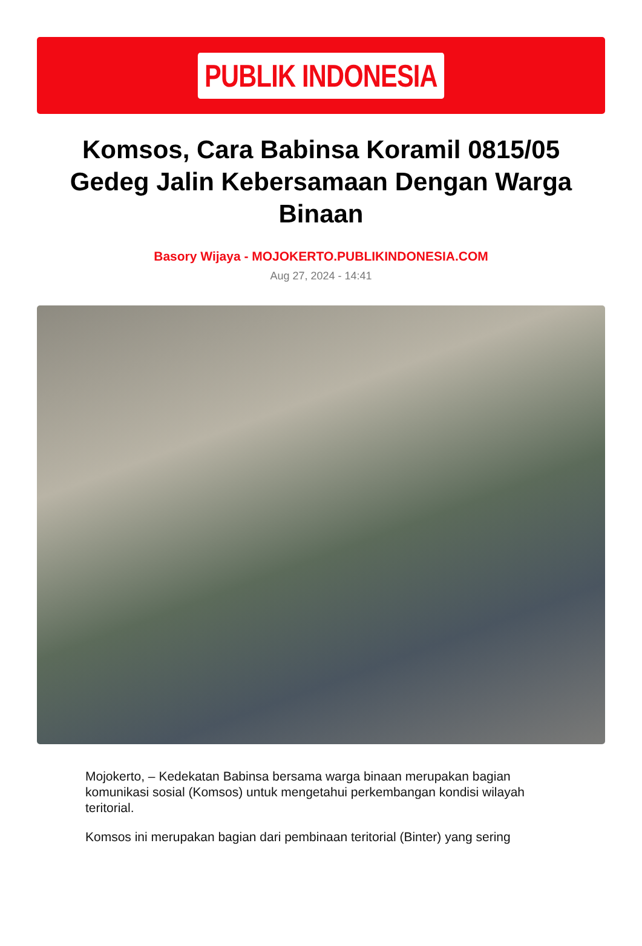PUBLIK INDONESIA
Komsos, Cara Babinsa Koramil 0815/05 Gedeg Jalin Kebersamaan Dengan Warga Binaan
Basory Wijaya - MOJOKERTO.PUBLIKINDONESIA.COM
Aug 27, 2024 - 14:41
Mojokerto, – Kedekatan Babinsa bersama warga binaan merupakan bagian komunikasi sosial (Komsos) untuk mengetahui perkembangan kondisi wilayah teritorial.
Komsos ini merupakan bagian dari pembinaan teritorial (Binter) yang sering